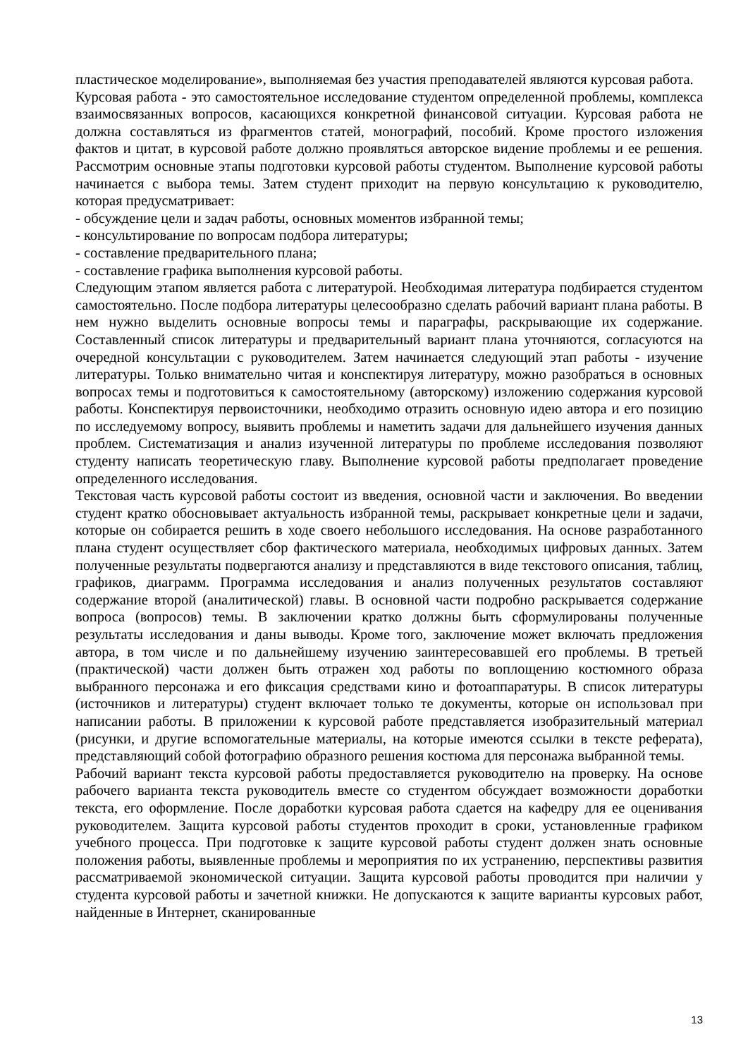пластическое моделирование», выполняемая без участия преподавателей являются курсовая работа.
Курсовая работа - это самостоятельное исследование студентом определенной проблемы, комплекса взаимосвязанных вопросов, касающихся конкретной финансовой ситуации. Курсовая работа не должна составляться из фрагментов статей, монографий, пособий. Кроме простого изложения фактов и цитат, в курсовой работе должно проявляться авторское видение проблемы и ее решения. Рассмотрим основные этапы подготовки курсовой работы студентом. Выполнение курсовой работы начинается с выбора темы. Затем студент приходит на первую консультацию к руководителю, которая предусматривает:
- обсуждение цели и задач работы, основных моментов избранной темы;
- консультирование по вопросам подбора литературы;
- составление предварительного плана;
- составление графика выполнения курсовой работы.
Следующим этапом является работа с литературой. Необходимая литература подбирается студентом самостоятельно. После подбора литературы целесообразно сделать рабочий вариант плана работы. В нем нужно выделить основные вопросы темы и параграфы, раскрывающие их содержание. Составленный список литературы и предварительный вариант плана уточняются, согласуются на очередной консультации с руководителем. Затем начинается следующий этап работы - изучение литературы. Только внимательно читая и конспектируя литературу, можно разобраться в основных вопросах темы и подготовиться к самостоятельному (авторскому) изложению содержания курсовой работы. Конспектируя первоисточники, необходимо отразить основную идею автора и его позицию по исследуемому вопросу, выявить проблемы и наметить задачи для дальнейшего изучения данных проблем. Систематизация и анализ изученной литературы по проблеме исследования позволяют студенту написать теоретическую главу. Выполнение курсовой работы предполагает проведение определенного исследования.
Текстовая часть курсовой работы состоит из введения, основной части и заключения. Во введении студент кратко обосновывает актуальность избранной темы, раскрывает конкретные цели и задачи, которые он собирается решить в ходе своего небольшого исследования. На основе разработанного плана студент осуществляет сбор фактического материала, необходимых цифровых данных. Затем полученные результаты подвергаются анализу и представляются в виде текстового описания, таблиц, графиков, диаграмм. Программа исследования и анализ полученных результатов составляют содержание второй (аналитической) главы. В основной части подробно раскрывается содержание вопроса (вопросов) темы. В заключении кратко должны быть сформулированы полученные результаты исследования и даны выводы. Кроме того, заключение может включать предложения автора, в том числе и по дальнейшему изучению заинтересовавшей его проблемы. В третьей (практической) части должен быть отражен ход работы по воплощению костюмного образа выбранного персонажа и его фиксация средствами кино и фотоаппаратуры. В список литературы (источников и литературы) студент включает только те документы, которые он использовал при написании работы. В приложении к курсовой работе представляется изобразительный материал (рисунки, и другие вспомогательные материалы, на которые имеются ссылки в тексте реферата), представляющий собой фотографию образного решения костюма для персонажа выбранной темы.
Рабочий вариант текста курсовой работы предоставляется руководителю на проверку. На основе рабочего варианта текста руководитель вместе со студентом обсуждает возможности доработки текста, его оформление. После доработки курсовая работа сдается на кафедру для ее оценивания руководителем. Защита курсовой работы студентов проходит в сроки, установленные графиком учебного процесса. При подготовке к защите курсовой работы студент должен знать основные положения работы, выявленные проблемы и мероприятия по их устранению, перспективы развития рассматриваемой экономической ситуации. Защита курсовой работы проводится при наличии у студента курсовой работы и зачетной книжки. Не допускаются к защите варианты курсовых работ, найденные в Интернет, сканированные
13